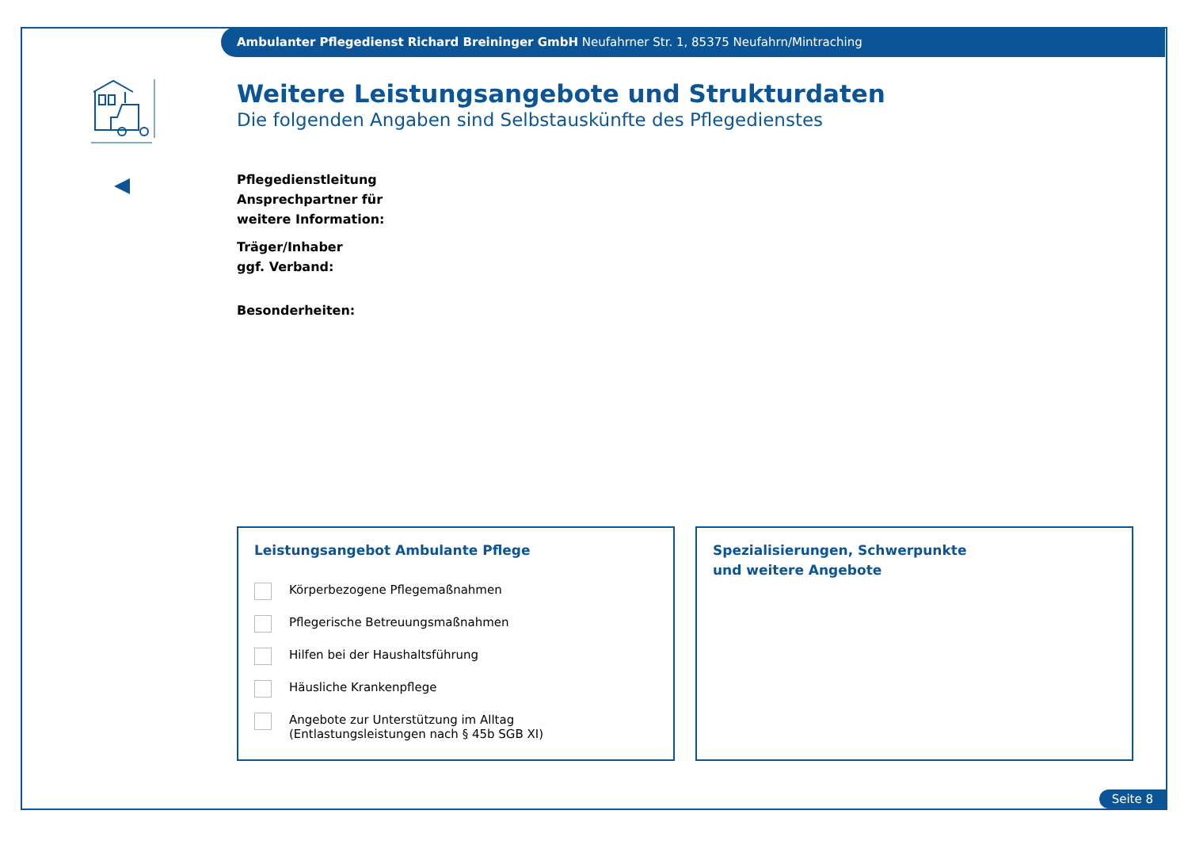Ambulanter Pflegedienst Richard Breininger GmbH Neufahrner Str. 1, 85375 Neufahrn/Mintraching
Weitere Leistungsangebote und Strukturdaten
Die folgenden Angaben sind Selbstauskünfte des Pflegedienstes
Pflegedienstleitung
Ansprechpartner für
weitere Information:
Träger/Inhaber
ggf. Verband:
Besonderheiten:
Leistungsangebot Ambulante Pflege
Körperbezogene Pflegemaßnahmen
Pflegerische Betreuungsmaßnahmen
Hilfen bei der Haushaltsführung
Häusliche Krankenpflege
Angebote zur Unterstützung im Alltag
(Entlastungsleistungen nach § 45b SGB XI)
Spezialisierungen, Schwerpunkte
und weitere Angebote
Seite 8